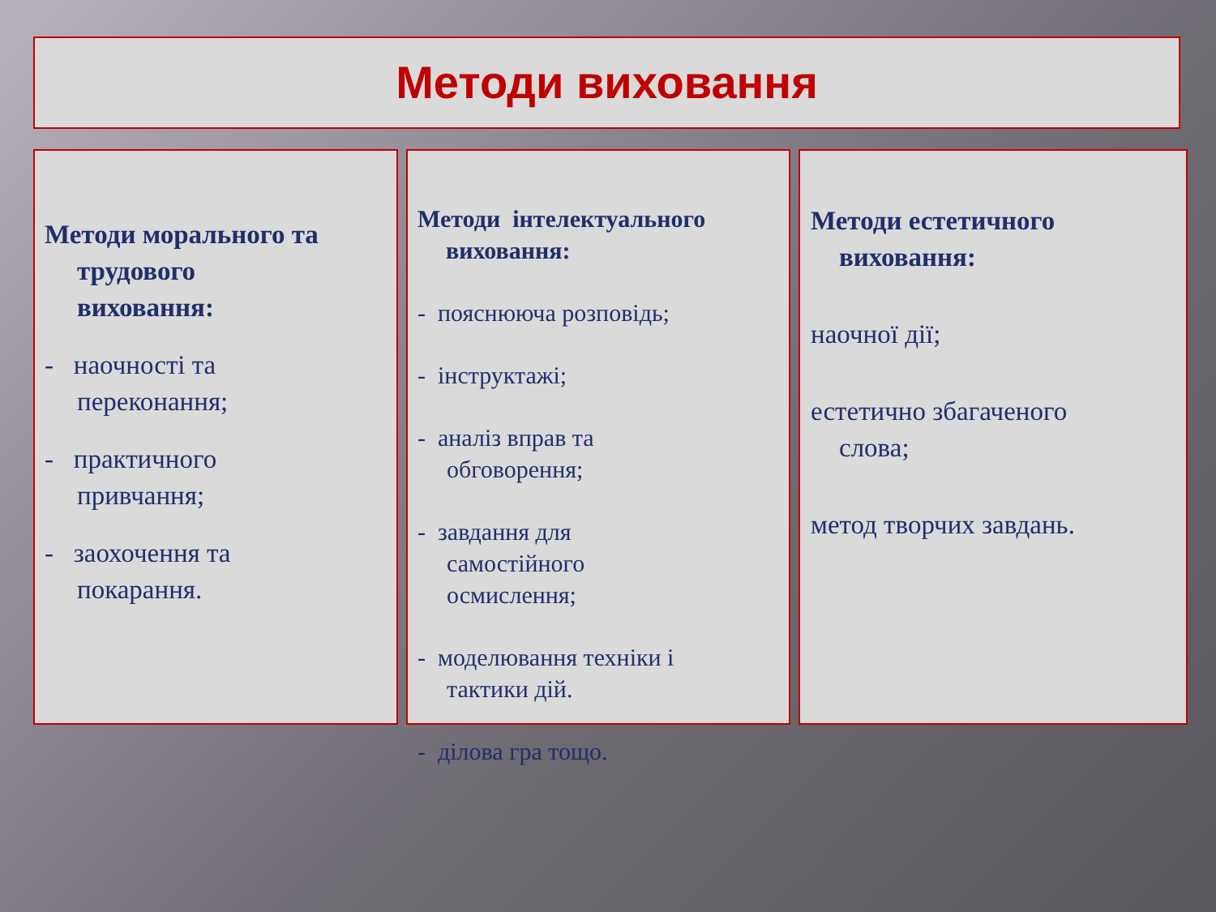Методи виховання
Методи морального та
трудового
виховання:
- наочності та
переконання;
- практичного
привчання;
- заохочення та
покарання.
Методи інтелектуального
виховання:
- пояснююча розповідь;
- інструктажі;
- аналіз вправ та
обговорення;
- завдання для
самостійного
осмислення;
- моделювання техніки і
тактики дій.
- ділова гра тощо.
Методи естетичного
виховання:
наочної дії;
естетично збагаченого
слова;
метод творчих завдань.